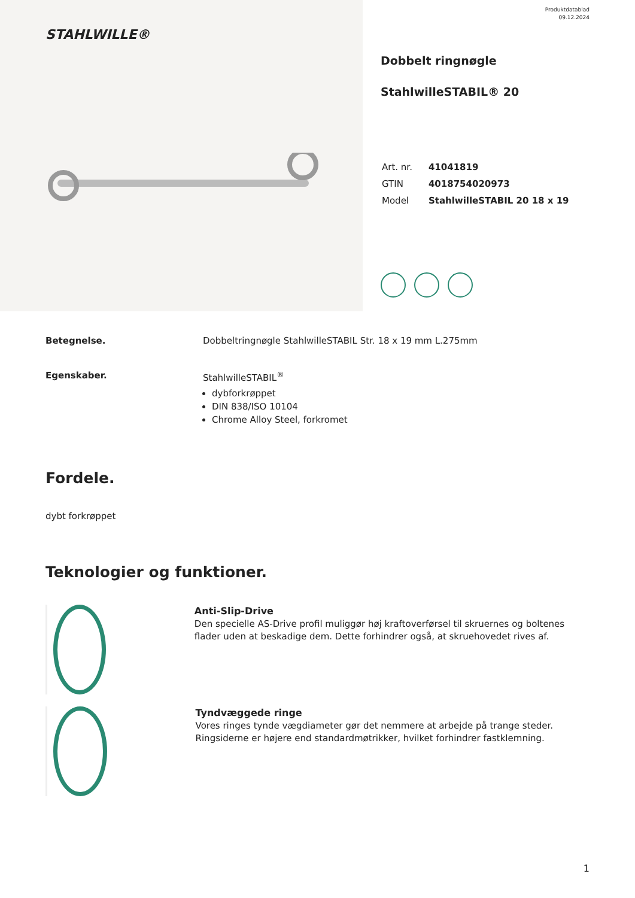STAHLWILLE®
Produktdatablad
09.12.2024
Dobbelt ringnøgle
StahlwilleSTABIL® 20
| Art. nr. | 41041819 |
| GTIN | 4018754020973 |
| Model | StahlwilleSTABIL 20 18 x 19 |
Betegnelse. Dobbeltringnøgle StahlwilleSTABIL Str. 18 x 19 mm L.275mm
Egenskaber. StahlwilleSTABIL<sup>®</sup>
dybforkrøppet
DIN 838/ISO 10104
Chrome Alloy Steel, forkromet
Fordele.
dybt forkrøppet
Teknologier og funktioner.
Anti-Slip-Drive
Den specielle AS-Drive profil muliggør høj kraftoverførsel til skruernes og boltenes flader uden at beskadige dem. Dette forhindrer også, at skruehovedet rives af.
Tyndvæggede ringe
Vores ringes tynde vægdiameter gør det nemmere at arbejde på trange steder. Ringsiderne er højere end standardmøtrikker, hvilket forhindrer fastklemning.
1